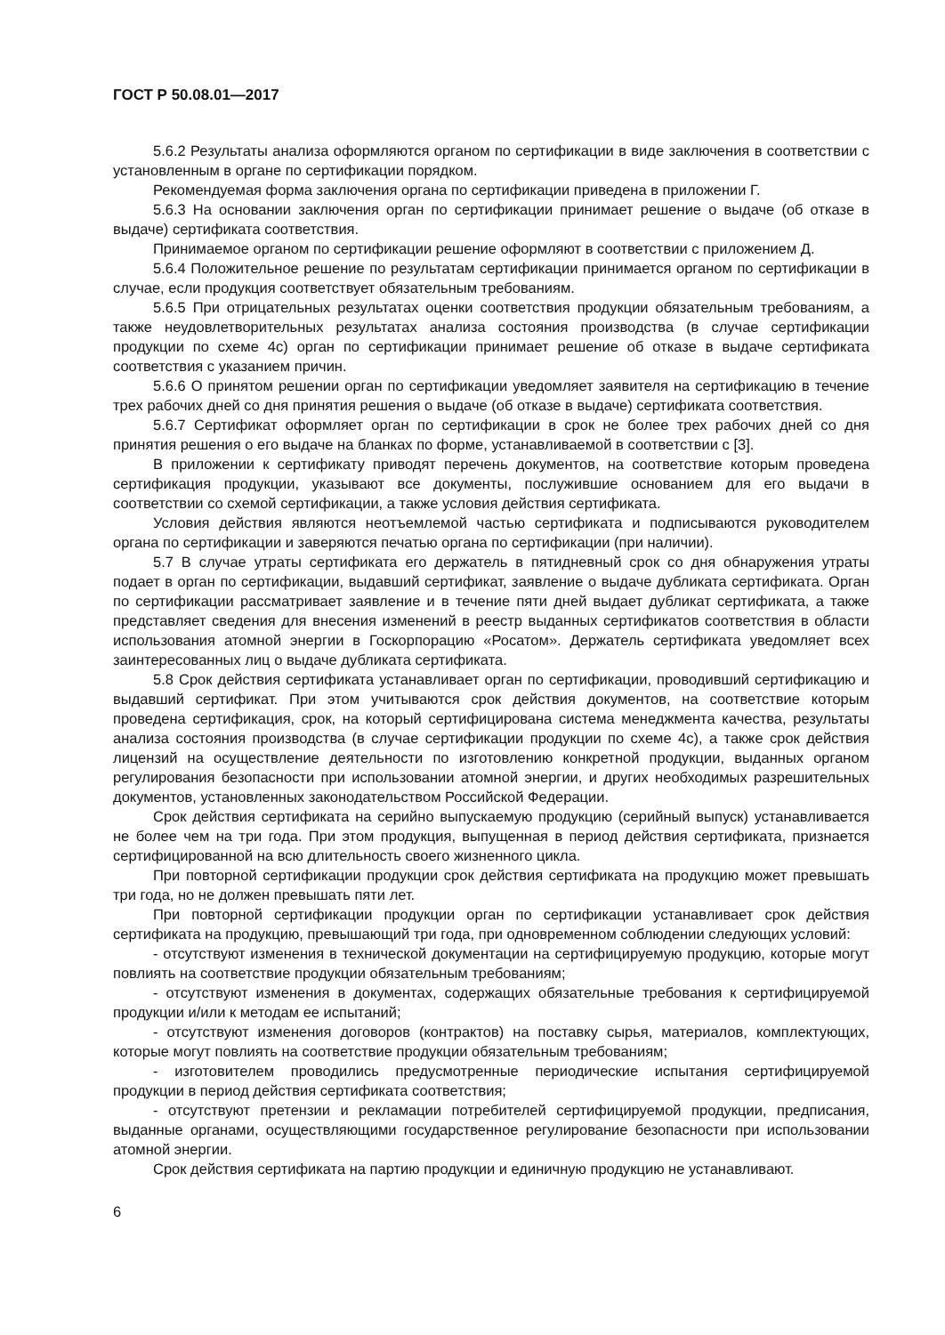ГОСТ Р 50.08.01—2017
5.6.2 Результаты анализа оформляются органом по сертификации в виде заключения в соответствии с установленным в органе по сертификации порядком.
Рекомендуемая форма заключения органа по сертификации приведена в приложении Г.
5.6.3 На основании заключения орган по сертификации принимает решение о выдаче (об отказе в выдаче) сертификата соответствия.
Принимаемое органом по сертификации решение оформляют в соответствии с приложением Д.
5.6.4 Положительное решение по результатам сертификации принимается органом по сертификации в случае, если продукция соответствует обязательным требованиям.
5.6.5 При отрицательных результатах оценки соответствия продукции обязательным требованиям, а также неудовлетворительных результатах анализа состояния производства (в случае сертификации продукции по схеме 4с) орган по сертификации принимает решение об отказе в выдаче сертификата соответствия с указанием причин.
5.6.6 О принятом решении орган по сертификации уведомляет заявителя на сертификацию в течение трех рабочих дней со дня принятия решения о выдаче (об отказе в выдаче) сертификата соответствия.
5.6.7 Сертификат оформляет орган по сертификации в срок не более трех рабочих дней со дня принятия решения о его выдаче на бланках по форме, устанавливаемой в соответствии с [3].
В приложении к сертификату приводят перечень документов, на соответствие которым проведена сертификация продукции, указывают все документы, послужившие основанием для его выдачи в соответствии со схемой сертификации, а также условия действия сертификата.
Условия действия являются неотъемлемой частью сертификата и подписываются руководителем органа по сертификации и заверяются печатью органа по сертификации (при наличии).
5.7 В случае утраты сертификата его держатель в пятидневный срок со дня обнаружения утраты подает в орган по сертификации, выдавший сертификат, заявление о выдаче дубликата сертификата. Орган по сертификации рассматривает заявление и в течение пяти дней выдает дубликат сертификата, а также представляет сведения для внесения изменений в реестр выданных сертификатов соответствия в области использования атомной энергии в Госкорпорацию «Росатом». Держатель сертификата уведомляет всех заинтересованных лиц о выдаче дубликата сертификата.
5.8 Срок действия сертификата устанавливает орган по сертификации, проводивший сертификацию и выдавший сертификат. При этом учитываются срок действия документов, на соответствие которым проведена сертификация, срок, на который сертифицирована система менеджмента качества, результаты анализа состояния производства (в случае сертификации продукции по схеме 4с), а также срок действия лицензий на осуществление деятельности по изготовлению конкретной продукции, выданных органом регулирования безопасности при использовании атомной энергии, и других необходимых разрешительных документов, установленных законодательством Российской Федерации.
Срок действия сертификата на серийно выпускаемую продукцию (серийный выпуск) устанавливается не более чем на три года. При этом продукция, выпущенная в период действия сертификата, признается сертифицированной на всю длительность своего жизненного цикла.
При повторной сертификации продукции срок действия сертификата на продукцию может превышать три года, но не должен превышать пяти лет.
При повторной сертификации продукции орган по сертификации устанавливает срок действия сертификата на продукцию, превышающий три года, при одновременном соблюдении следующих условий:
- отсутствуют изменения в технической документации на сертифицируемую продукцию, которые могут повлиять на соответствие продукции обязательным требованиям;
- отсутствуют изменения в документах, содержащих обязательные требования к сертифицируемой продукции и/или к методам ее испытаний;
- отсутствуют изменения договоров (контрактов) на поставку сырья, материалов, комплектующих, которые могут повлиять на соответствие продукции обязательным требованиям;
- изготовителем проводились предусмотренные периодические испытания сертифицируемой продукции в период действия сертификата соответствия;
- отсутствуют претензии и рекламации потребителей сертифицируемой продукции, предписания, выданные органами, осуществляющими государственное регулирование безопасности при использовании атомной энергии.
Срок действия сертификата на партию продукции и единичную продукцию не устанавливают.
6